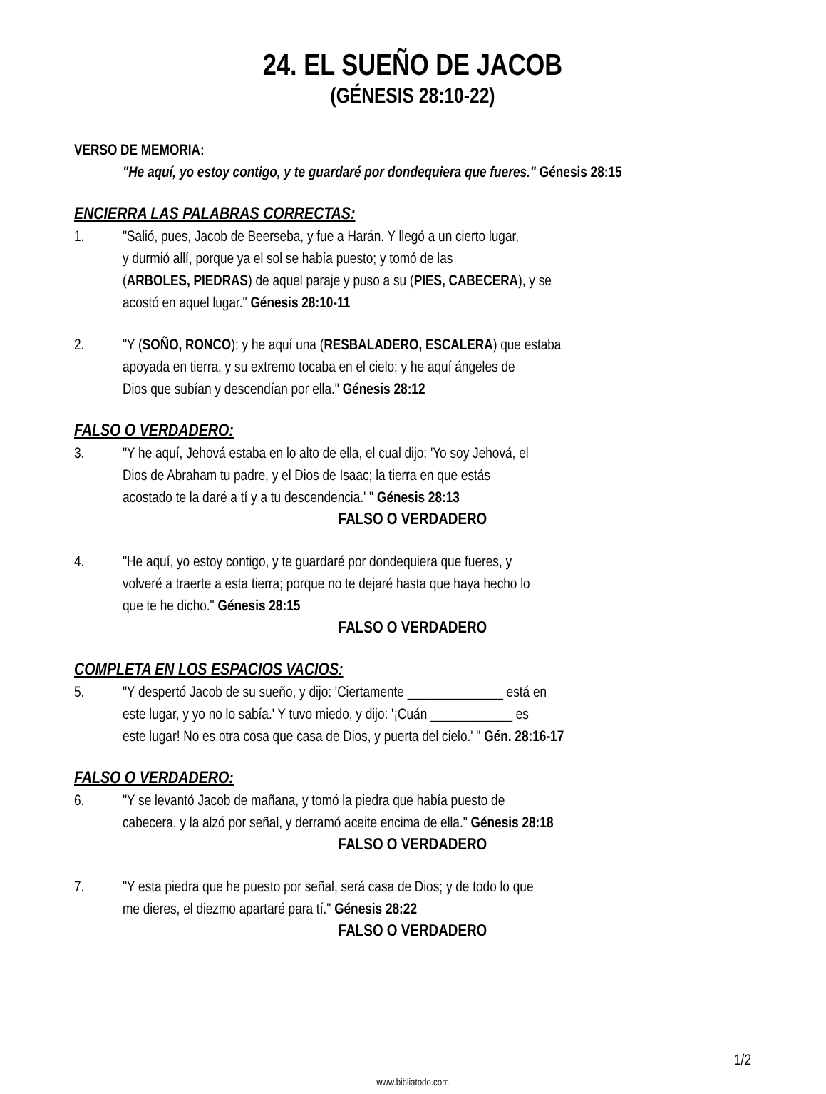24. EL SUEÑO DE JACOB
(GÉNESIS 28:10-22)
VERSO DE MEMORIA:
"He aquí, yo estoy contigo, y te guardaré por dondequiera que fueres." Génesis 28:15
ENCIERRA LAS PALABRAS CORRECTAS:
1. "Salió, pues, Jacob de Beerseba, y fue a Harán. Y llegó a un cierto lugar,
y durmió allí, porque ya el sol se había puesto; y tomó de las
(ARBOLES, PIEDRAS) de aquel paraje y puso a su (PIES, CABECERA), y se
acostó en aquel lugar." Génesis 28:10-11
2. "Y (SOÑO, RONCO): y he aquí una (RESBALADERO, ESCALERA) que estaba
apoyada en tierra, y su extremo tocaba en el cielo; y he aquí ángeles de
Dios que subían y descendían por ella." Génesis 28:12
FALSO O VERDADERO:
3. "Y he aquí, Jehová estaba en lo alto de ella, el cual dijo: 'Yo soy Jehová, el
Dios de Abraham tu padre, y el Dios de Isaac; la tierra en que estás
acostado te la daré a tí y a tu descendencia.' " Génesis 28:13
FALSO O VERDADERO
4. "He aquí, yo estoy contigo, y te guardaré por dondequiera que fueres, y
volveré a traerte a esta tierra; porque no te dejaré hasta que haya hecho lo
que te he dicho." Génesis 28:15
FALSO O VERDADERO
COMPLETA EN LOS ESPACIOS VACIOS:
5. "Y despertó Jacob de su sueño, y dijo: 'Ciertamente ______________ está en
este lugar, y yo no lo sabía.' Y tuvo miedo, y dijo: '¡Cuán ____________ es
este lugar! No es otra cosa que casa de Dios, y puerta del cielo.' " Gén. 28:16-17
FALSO O VERDADERO:
6. "Y se levantó Jacob de mañana, y tomó la piedra que había puesto de
cabecera, y la alzó por señal, y derramó aceite encima de ella." Génesis 28:18
FALSO O VERDADERO
7. "Y esta piedra que he puesto por señal, será casa de Dios; y de todo lo que
me dieres, el diezmo apartaré para tí." Génesis 28:22
FALSO O VERDADERO
1/2
www.bibliatodo.com